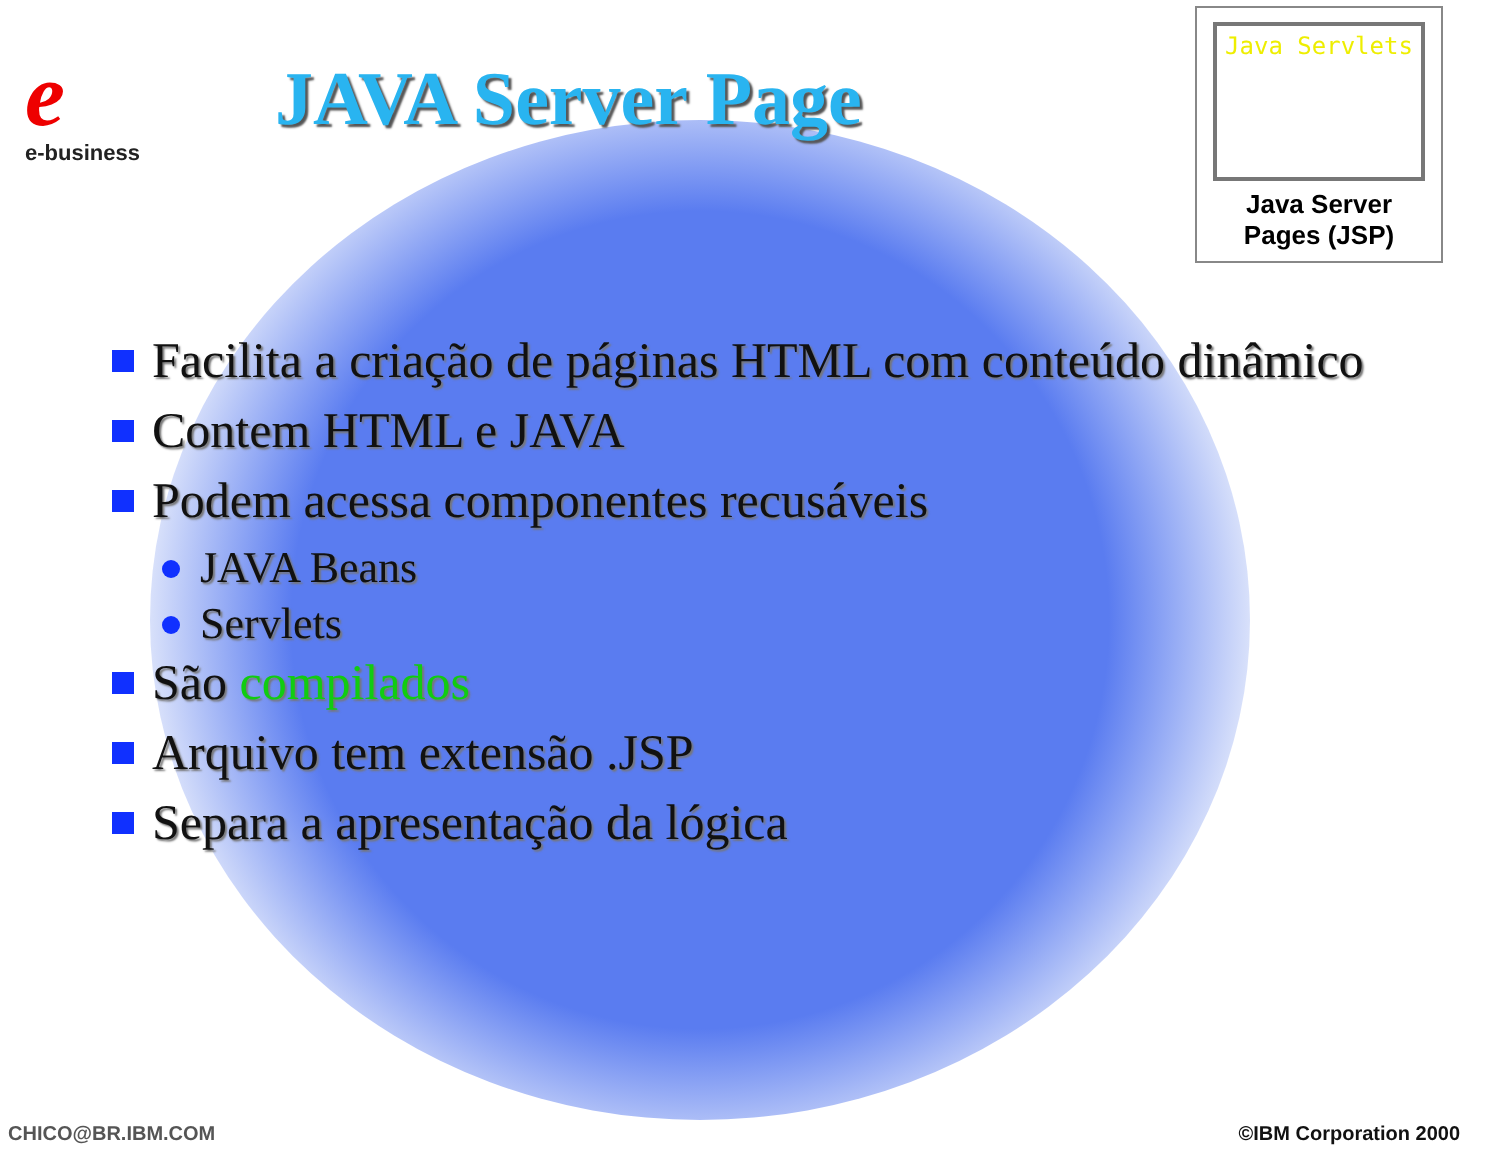e
e-business
JAVA Server Page
Java Servlets
Java Server
Pages (JSP)
Facilita a criação de páginas HTML com conteúdo dinâmico
Contem HTML e JAVA
Podem acessa componentes recusáveis
JAVA Beans
Servlets
São compilados
Arquivo tem extensão .JSP
Separa a apresentação da lógica
CHICO@BR.IBM.COM ©IBM Corporation 2000